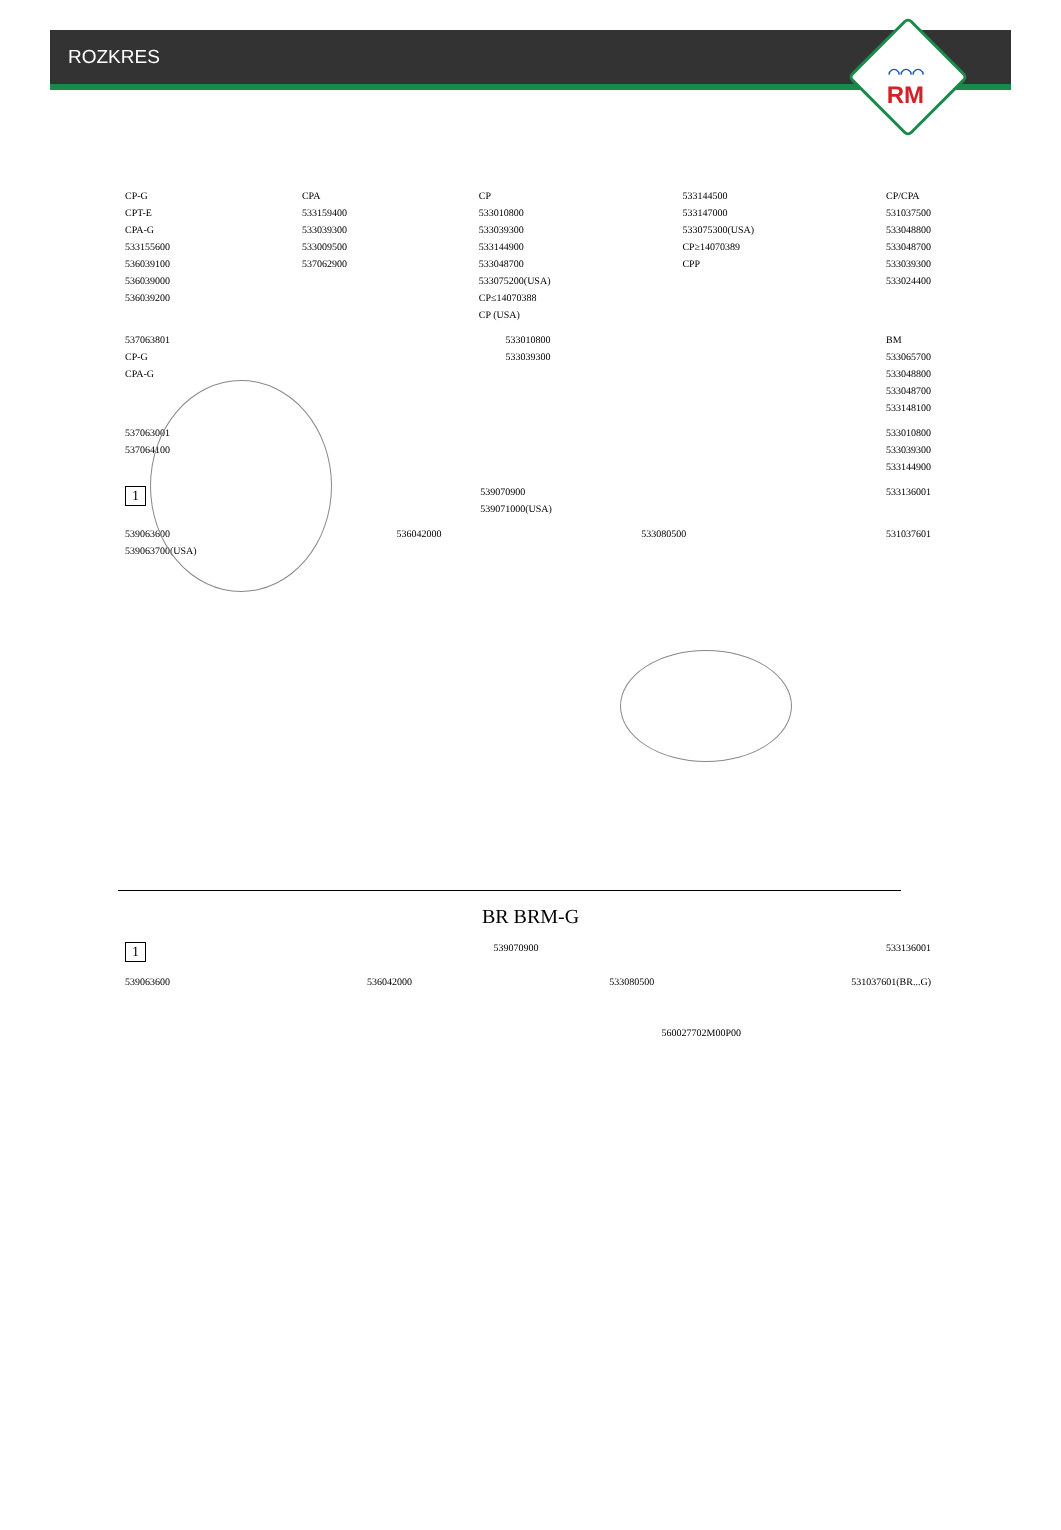ROZKRES
◠◠◠
RM
CP-G
CPT-E
CPA-G
533155600
536039100
536039000
536039200
CPA
533159400
533039300
533009500
537062900
CP
533010800
533039300
533144900
533048700
533075200(USA)
CP≤14070388
CP (USA)
533144500
533147000
533075300(USA)
CP≥14070389
CPP
CP/CPA
531037500
533048800
533048700
533039300
533024400
537063801
CP-G
CPA-G
533010800
533039300
BM
533065700
533048800
533048700
533148100
537063001
537064100
533010800
533039300
533144900
1
539070900
539071000(USA)
533136001
539063600
539063700(USA)
536042000 533080500 531037601
BR BRM-G
1
539070900 533136001
539063600 536042000 533080500 531037601(BR...G)
560027702M00P00